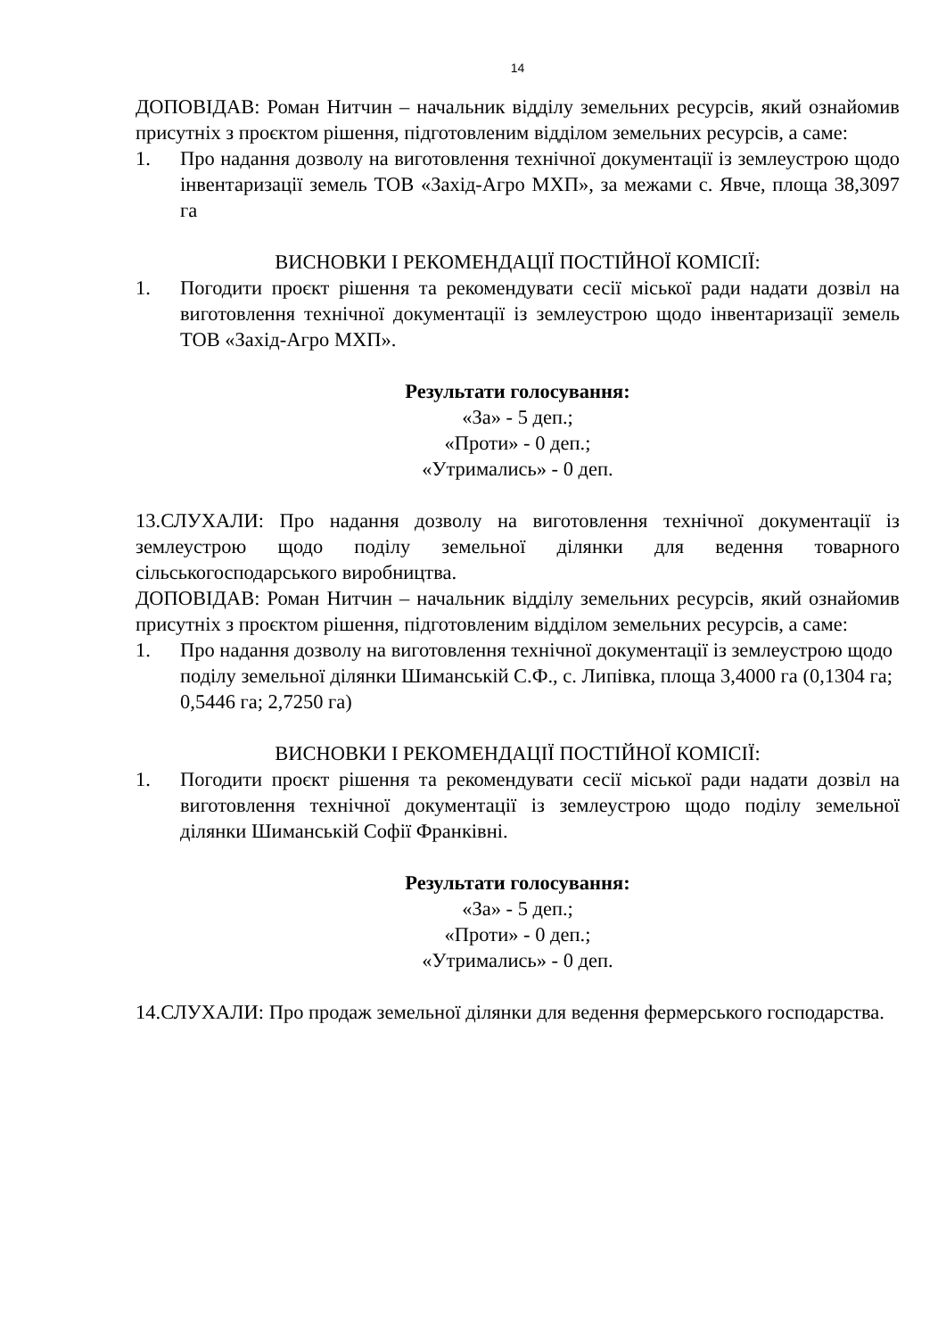14
ДОПОВІДАВ: Роман Нитчин – начальник відділу земельних ресурсів, який ознайомив присутніх з проєктом рішення, підготовленим відділом земельних ресурсів, а саме:
1. Про надання дозволу на виготовлення технічної документації із землеустрою щодо інвентаризації земель ТОВ «Захід-Агро МХП», за межами с. Явче, площа 38,3097 га
ВИСНОВКИ І РЕКОМЕНДАЦІЇ ПОСТІЙНОЇ КОМІСІЇ:
1. Погодити проєкт рішення та рекомендувати сесії міської ради надати дозвіл на виготовлення технічної документації із землеустрою щодо інвентаризації земель ТОВ «Захід-Агро МХП».
Результати голосування:
«За» - 5 деп.;
«Проти» - 0 деп.;
«Утримались» - 0 деп.
13.СЛУХАЛИ: Про надання дозволу на виготовлення технічної документації із землеустрою щодо поділу земельної ділянки для ведення товарного сільськогосподарського виробництва.
ДОПОВІДАВ: Роман Нитчин – начальник відділу земельних ресурсів, який ознайомив присутніх з проєктом рішення, підготовленим відділом земельних ресурсів, а саме:
1. Про надання дозволу на виготовлення технічної документації із землеустрою щодо поділу земельної ділянки Шиманській С.Ф., с. Липівка, площа 3,4000 га (0,1304 га; 0,5446 га; 2,7250 га)
ВИСНОВКИ І РЕКОМЕНДАЦІЇ ПОСТІЙНОЇ КОМІСІЇ:
1. Погодити проєкт рішення та рекомендувати сесії міської ради надати дозвіл на виготовлення технічної документації із землеустрою щодо поділу земельної ділянки Шиманській Софії Франківні.
Результати голосування:
«За» - 5 деп.;
«Проти» - 0 деп.;
«Утримались» - 0 деп.
14.СЛУХАЛИ: Про продаж земельної ділянки для ведення фермерського господарства.